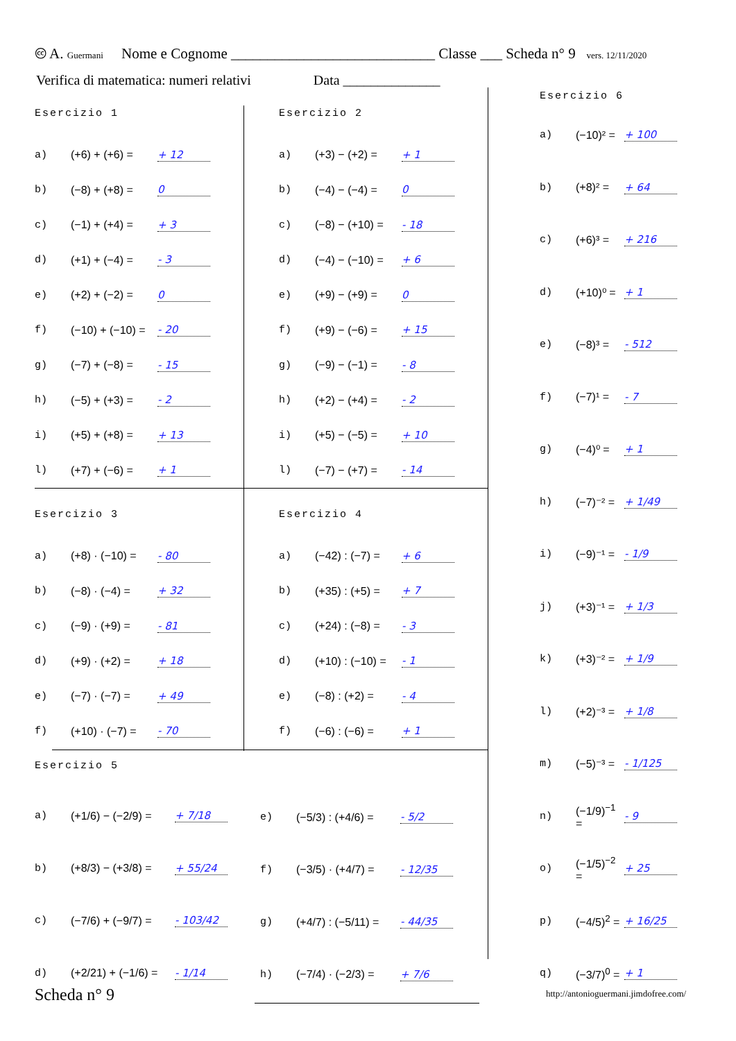🅭 A. Guermani Nome e Cognome ____________________________ Classe ___ Scheda n° 9 vers. 12/11/2020
Verifica di matematica: numeri relativi Data ______________
Esercizio 1
a) (+6) + (+6) = + 12
b) (−8) + (+8) = 0
c) (−1) + (+4) = + 3
d) (+1) + (−4) = - 3
e) (+2) + (−2) = 0
f) (−10) + (−10) = - 20
g) (−7) + (−8) = - 15
h) (−5) + (+3) = - 2
i) (+5) + (+8) = + 13
l) (+7) + (−6) = + 1
Esercizio 2
a) (+3) − (+2) = + 1
b) (−4) − (−4) = 0
c) (−8) − (+10) = - 18
d) (−4) − (−10) = + 6
e) (+9) − (+9) = 0
f) (+9) − (−6) = + 15
g) (−9) − (−1) = - 8
h) (+2) − (+4) = - 2
i) (+5) − (−5) = + 10
l) (−7) − (+7) = - 14
Esercizio 3
a) (+8) · (−10) = - 80
b) (−8) · (−4) = + 32
c) (−9) · (+9) = - 81
d) (+9) · (+2) = + 18
e) (−7) · (−7) = + 49
f) (+10) · (−7) = - 70
Esercizio 4
a) (−42) : (−7) = + 6
b) (+35) : (+5) = + 7
c) (+24) : (−8) = - 3
d) (+10) : (−10) = - 1
e) (−8) : (+2) = - 4
f) (−6) : (−6) = + 1
Esercizio 5
a) (+1/6) − (−2/9) = + 7/18
b) (+8/3) − (+3/8) = + 55/24
c) (−7/6) + (−9/7) = - 103/42
d) (+2/21) + (−1/6) = - 1/14
e) (−5/3) : (+4/6) = - 5/2
f) (−3/5) · (+4/7) = - 12/35
g) (+4/7) : (−5/11) = - 44/35
h) (−7/4) · (−2/3) = + 7/6
Esercizio 6
a) (−10)² = + 100
b) (+8)² = + 64
c) (+6)³ = + 216
d) (+10)⁰ = + 1
e) (−8)³ = - 512
f) (−7)¹ = - 7
g) (−4)⁰ = + 1
h) (−7)⁻² = + 1/49
i) (−9)⁻¹ = - 1/9
j) (+3)⁻¹ = + 1/3
k) (+3)⁻² = + 1/9
l) (+2)⁻³ = + 1/8
m) (−5)⁻³ = - 1/125
n) (−1/9)<sup>−1</sup> = - 9
o) (−1/5)<sup>−2</sup> = + 25
p) (−4/5)<sup>2</sup> = + 16/25
q) (−3/7)<sup>0</sup> = + 1
Scheda n° 9
http://antonioguermani.jimdofree.com/